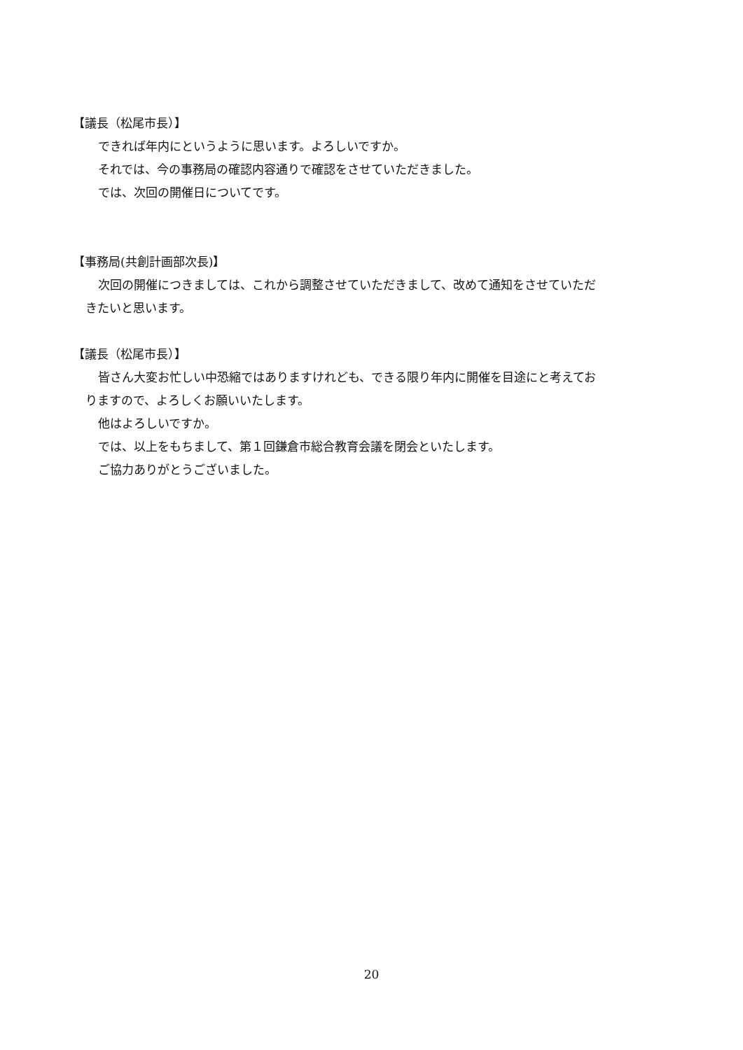【議長（松尾市長）】
できれば年内にというように思います。よろしいですか。
それでは、今の事務局の確認内容通りで確認をさせていただきました。
では、次回の開催日についてです。
【事務局(共創計画部次長)】
次回の開催につきましては、これから調整させていただきまして、改めて通知をさせていただ
きたいと思います。
【議長（松尾市長）】
皆さん大変お忙しい中恐縮ではありますけれども、できる限り年内に開催を目途にと考えてお
りますので、よろしくお願いいたします。
他はよろしいですか。
では、以上をもちまして、第１回鎌倉市総合教育会議を閉会といたします。
ご協力ありがとうございました。
20